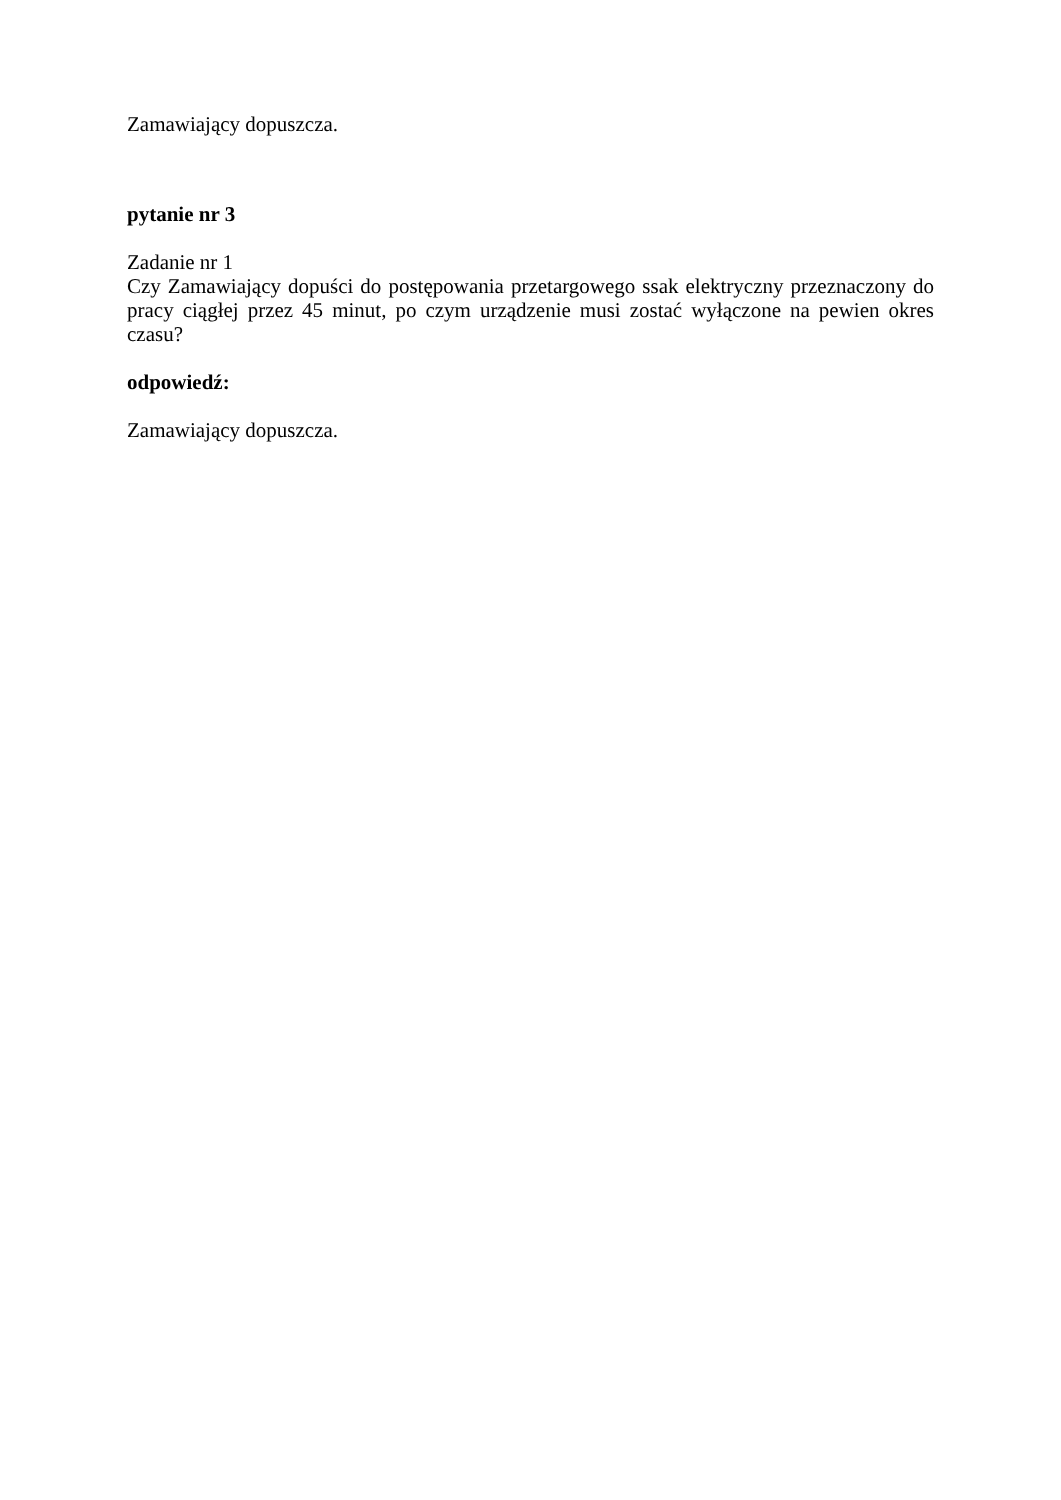Zamawiający dopuszcza.
pytanie nr 3
Zadanie nr 1
Czy Zamawiający dopuści do postępowania przetargowego ssak elektryczny przeznaczony do pracy ciągłej przez 45 minut, po czym urządzenie musi zostać wyłączone na pewien okres czasu?
odpowiedź:
Zamawiający dopuszcza.